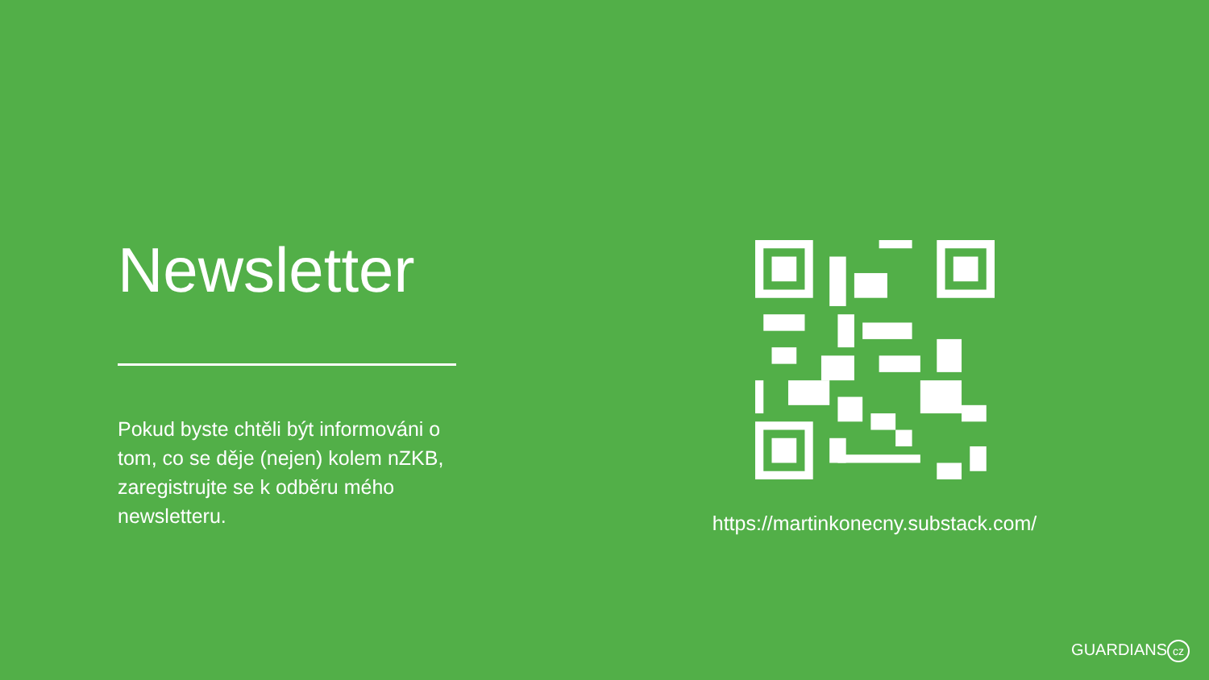Newsletter
Pokud byste chtěli být informováni o tom, co se děje (nejen) kolem nZKB, zaregistrujte se k odběru mého newsletteru.
https://martinkonecny.substack.com/
GUARDIANS cz